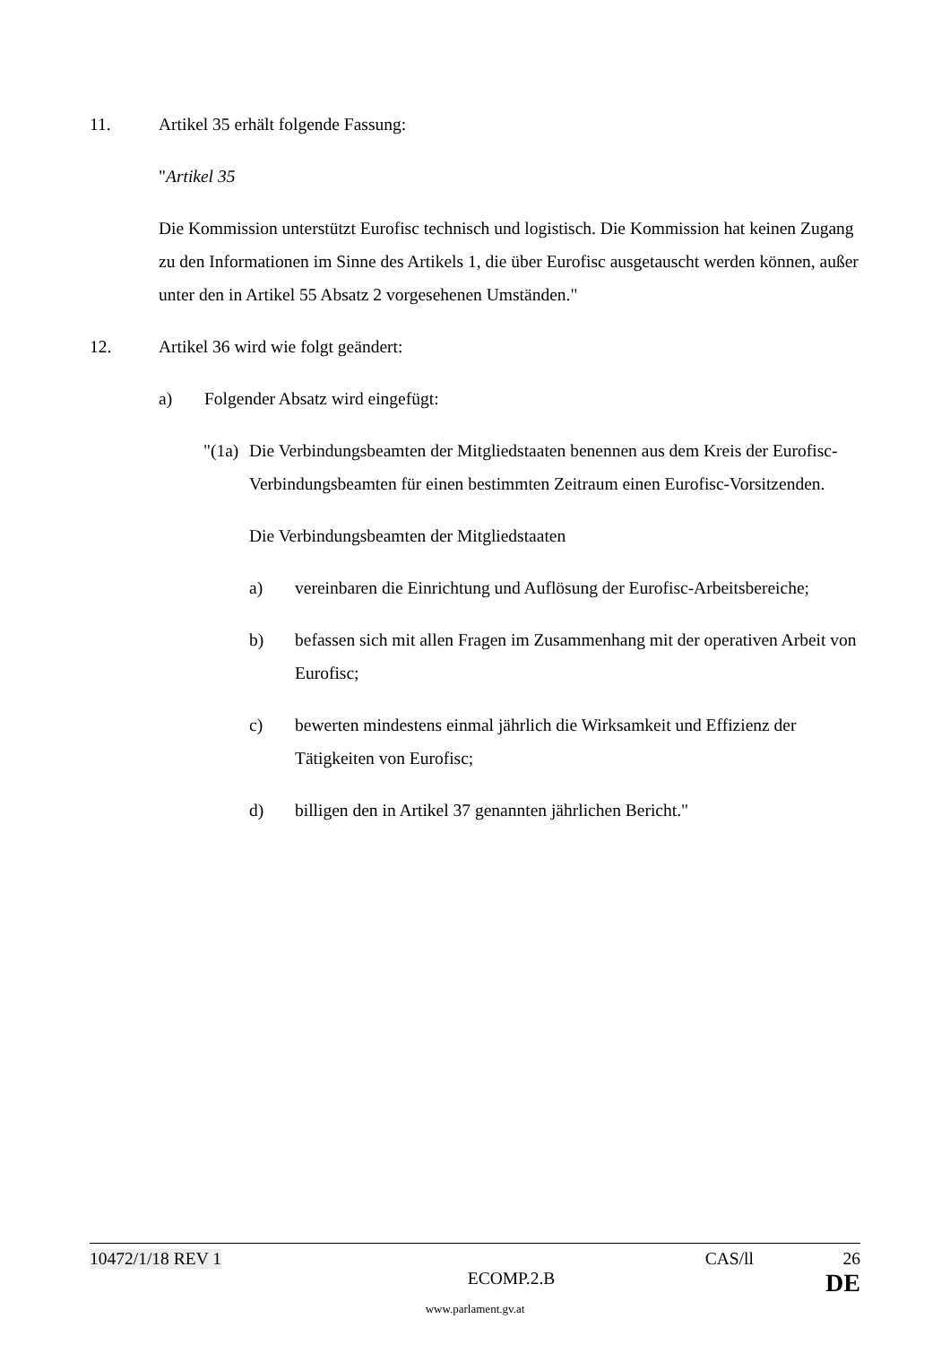11. Artikel 35 erhält folgende Fassung:
"Artikel 35
Die Kommission unterstützt Eurofisc technisch und logistisch. Die Kommission hat keinen Zugang zu den Informationen im Sinne des Artikels 1, die über Eurofisc ausgetauscht werden können, außer unter den in Artikel 55 Absatz 2 vorgesehenen Umständen."
12. Artikel 36 wird wie folgt geändert:
a) Folgender Absatz wird eingefügt:
"(1a)
Die Verbindungsbeamten der Mitgliedstaaten benennen aus dem Kreis der Eurofisc-Verbindungsbeamten für einen bestimmten Zeitraum einen Eurofisc-Vorsitzenden.
Die Verbindungsbeamten der Mitgliedstaaten
a) vereinbaren die Einrichtung und Auflösung der Eurofisc-Arbeitsbereiche;
b) befassen sich mit allen Fragen im Zusammenhang mit der operativen Arbeit von Eurofisc;
c) bewerten mindestens einmal jährlich die Wirksamkeit und Effizienz der Tätigkeiten von Eurofisc;
d) billigen den in Artikel 37 genannten jährlichen Bericht."
10472/1/18 REV 1 CAS/ll 26
ECOMP.2.B DE
www.parlament.gv.at